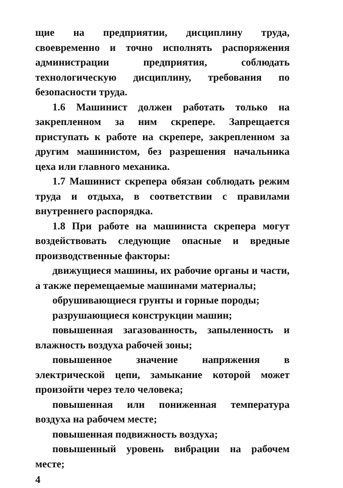щие на предприятии, дисциплину труда, своевременно и точно исполнять распоряжения администрации предприятия, соблюдать технологическую дисциплину, требования по безопасности труда.
1.6 Машинист должен работать только на закрепленном за ним скрепере. Запрещается приступать к работе на скрепере, закрепленном за другим машинистом, без разрешения начальника цеха или главного механика.
1.7 Машинист скрепера обязан соблюдать режим труда и отдыха, в соответствии с правилами внутреннего распорядка.
1.8 При работе на машиниста скрепера могут воздействовать следующие опасные и вредные производственные факторы:
движущиеся машины, их рабочие органы и части, а также перемещаемые машинами материалы;
обрушивающиеся грунты и горные породы;
разрушающиеся конструкции машин;
повышенная загазованность, запыленность и влажность воздуха рабочей зоны;
повышенное значение напряжения в электрической цепи, замыкание которой может произойти через тело человека;
повышенная или пониженная температура воздуха на рабочем месте;
повышенная подвижность воздуха;
повышенный уровень вибрации на рабочем месте;
4